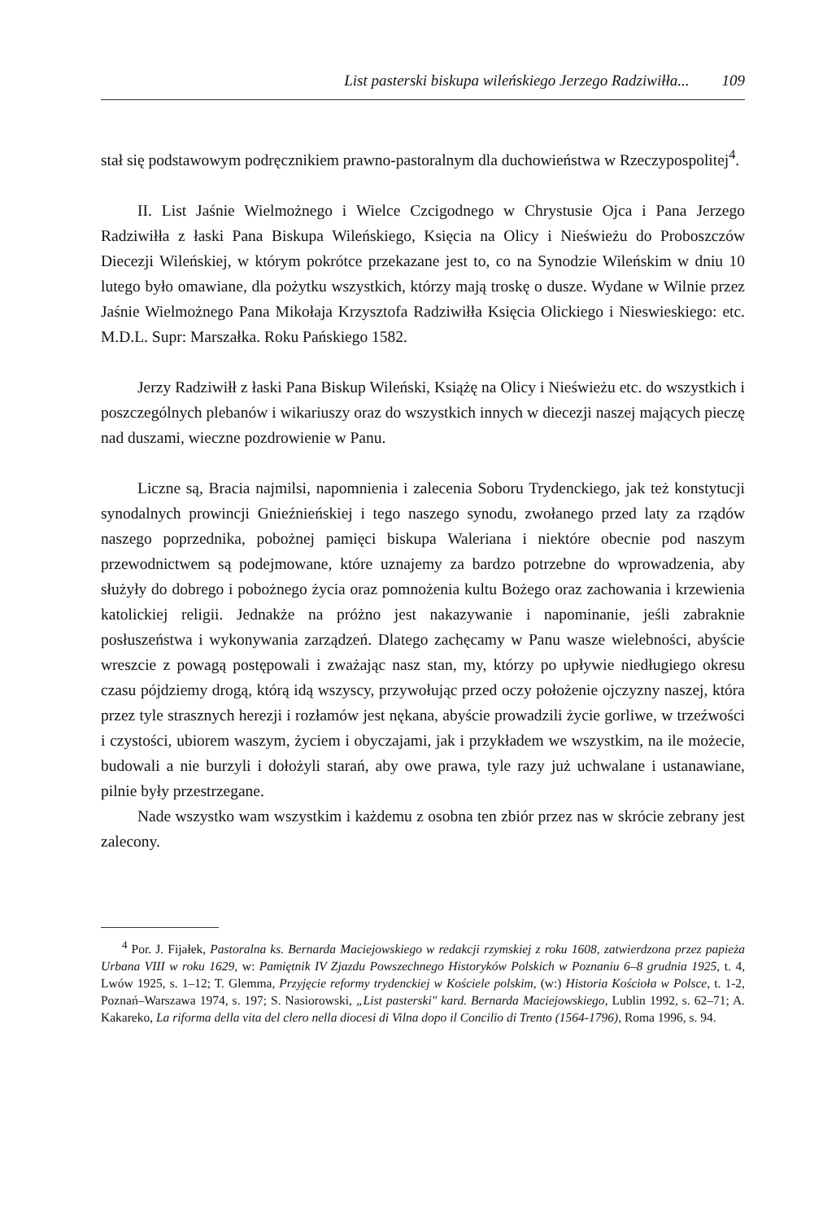List pasterski biskupa wileńskiego Jerzego Radziwiłła... 109
stał się podstawowym podręcznikiem prawno-pastoralnym dla duchowieństwa w Rzeczypospolitej<sup>4</sup>.
II. List Jaśnie Wielmożnego i Wielce Czcigodnego w Chrystusie Ojca i Pana Jerzego Radziwiłła z łaski Pana Biskupa Wileńskiego, Księcia na Olicy i Nieświeżu do Proboszczów Diecezji Wileńskiej, w którym pokrótce przekazane jest to, co na Synodzie Wileńskim w dniu 10 lutego było omawiane, dla pożytku wszystkich, którzy mają troskę o dusze. Wydane w Wilnie przez Jaśnie Wielmożnego Pana Mikołaja Krzysztofa Radziwiłła Księcia Olickiego i Nieswieskiego: etc. M.D.L. Supr: Marszałka. Roku Pańskiego 1582.
Jerzy Radziwiłł z łaski Pana Biskup Wileński, Książę na Olicy i Nieświeżu etc. do wszystkich i poszczególnych plebanów i wikariuszy oraz do wszystkich innych w diecezji naszej mających pieczę nad duszami, wieczne pozdrowienie w Panu.
Liczne są, Bracia najmilsi, napomnienia i zalecenia Soboru Trydenckiego, jak też konstytucji synodalnych prowincji Gnieźnieńskiej i tego naszego synodu, zwołanego przed laty za rządów naszego poprzednika, pobożnej pamięci biskupa Waleriana i niektóre obecnie pod naszym przewodnictwem są podejmowane, które uznajemy za bardzo potrzebne do wprowadzenia, aby służyły do dobrego i pobożnego życia oraz pomnożenia kultu Bożego oraz zachowania i krzewienia katolickiej religii. Jednakże na próżno jest nakazywanie i napominanie, jeśli zabraknie posłuszeństwa i wykonywania zarządzeń. Dlatego zachęcamy w Panu wasze wielebności, abyście wreszcie z powagą postępowali i zważając nasz stan, my, którzy po upływie niedługiego okresu czasu pójdziemy drogą, którą idą wszyscy, przywołując przed oczy położenie ojczyzny naszej, która przez tyle strasznych herezji i rozłamów jest nękana, abyście prowadzili życie gorliwe, w trzeźwości i czystości, ubiorem waszym, życiem i obyczajami, jak i przykładem we wszystkim, na ile możecie, budowali a nie burzyli i dołożyli starań, aby owe prawa, tyle razy już uchwalane i ustanawiane, pilnie były przestrzegane.
Nade wszystko wam wszystkim i każdemu z osobna ten zbiór przez nas w skrócie zebrany jest zalecony.
<sup>4</sup> Por. J. Fijałek, Pastoralna ks. Bernarda Maciejowskiego w redakcji rzymskiej z roku 1608, zatwierdzona przez papieża Urbana VIII w roku 1629, w: Pamiętnik IV Zjazdu Powszechnego Historyków Polskich w Poznaniu 6–8 grudnia 1925, t. 4, Lwów 1925, s. 1–12; T. Glemma, Przyjęcie reformy trydenckiej w Kościele polskim, (w:) Historia Kościoła w Polsce, t. 1-2, Poznań–Warszawa 1974, s. 197; S. Nasiorowski, „List pasterski" kard. Bernarda Maciejowskiego, Lublin 1992, s. 62–71; A. Kakareko, La riforma della vita del clero nella diocesi di Vilna dopo il Concilio di Trento (1564-1796), Roma 1996, s. 94.